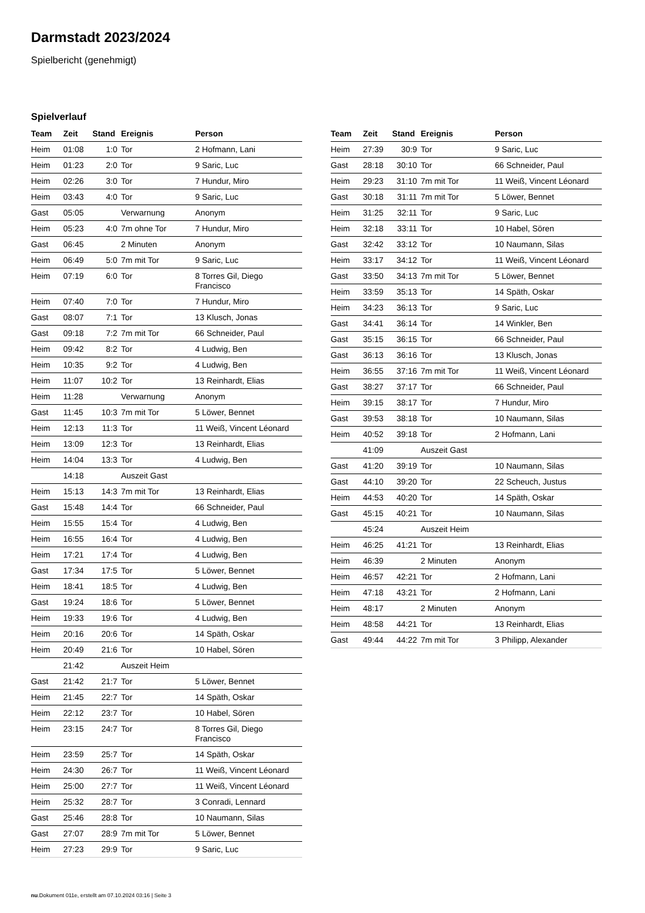Darmstadt 2023/2024
Spielbericht (genehmigt)
Spielverlauf
| Team | Zeit | Stand | Ereignis | Person |
| --- | --- | --- | --- | --- |
| Heim | 01:08 | 1:0 | Tor | 2 Hofmann, Lani |
| Heim | 01:23 | 2:0 | Tor | 9 Saric, Luc |
| Heim | 02:26 | 3:0 | Tor | 7 Hundur, Miro |
| Heim | 03:43 | 4:0 | Tor | 9 Saric, Luc |
| Gast | 05:05 | | Verwarnung | Anonym |
| Heim | 05:23 | 4:0 | 7m ohne Tor | 7 Hundur, Miro |
| Gast | 06:45 | | 2 Minuten | Anonym |
| Heim | 06:49 | 5:0 | 7m mit Tor | 9 Saric, Luc |
| Heim | 07:19 | 6:0 | Tor | 8 Torres Gil, Diego Francisco |
| Heim | 07:40 | 7:0 | Tor | 7 Hundur, Miro |
| Gast | 08:07 | 7:1 | Tor | 13 Klusch, Jonas |
| Gast | 09:18 | 7:2 | 7m mit Tor | 66 Schneider, Paul |
| Heim | 09:42 | 8:2 | Tor | 4 Ludwig, Ben |
| Heim | 10:35 | 9:2 | Tor | 4 Ludwig, Ben |
| Heim | 11:07 | 10:2 | Tor | 13 Reinhardt, Elias |
| Heim | 11:28 | | Verwarnung | Anonym |
| Gast | 11:45 | 10:3 | 7m mit Tor | 5 Löwer, Bennet |
| Heim | 12:13 | 11:3 | Tor | 11 Weiß, Vincent Léonard |
| Heim | 13:09 | 12:3 | Tor | 13 Reinhardt, Elias |
| Heim | 14:04 | 13:3 | Tor | 4 Ludwig, Ben |
| | 14:18 | | Auszeit Gast | |
| Heim | 15:13 | 14:3 | 7m mit Tor | 13 Reinhardt, Elias |
| Gast | 15:48 | 14:4 | Tor | 66 Schneider, Paul |
| Heim | 15:55 | 15:4 | Tor | 4 Ludwig, Ben |
| Heim | 16:55 | 16:4 | Tor | 4 Ludwig, Ben |
| Heim | 17:21 | 17:4 | Tor | 4 Ludwig, Ben |
| Gast | 17:34 | 17:5 | Tor | 5 Löwer, Bennet |
| Heim | 18:41 | 18:5 | Tor | 4 Ludwig, Ben |
| Gast | 19:24 | 18:6 | Tor | 5 Löwer, Bennet |
| Heim | 19:33 | 19:6 | Tor | 4 Ludwig, Ben |
| Heim | 20:16 | 20:6 | Tor | 14 Späth, Oskar |
| Heim | 20:49 | 21:6 | Tor | 10 Habel, Sören |
| | 21:42 | | Auszeit Heim | |
| Gast | 21:42 | 21:7 | Tor | 5 Löwer, Bennet |
| Heim | 21:45 | 22:7 | Tor | 14 Späth, Oskar |
| Heim | 22:12 | 23:7 | Tor | 10 Habel, Sören |
| Heim | 23:15 | 24:7 | Tor | 8 Torres Gil, Diego Francisco |
| Heim | 23:59 | 25:7 | Tor | 14 Späth, Oskar |
| Heim | 24:30 | 26:7 | Tor | 11 Weiß, Vincent Léonard |
| Heim | 25:00 | 27:7 | Tor | 11 Weiß, Vincent Léonard |
| Heim | 25:32 | 28:7 | Tor | 3 Conradi, Lennard |
| Gast | 25:46 | 28:8 | Tor | 10 Naumann, Silas |
| Gast | 27:07 | 28:9 | 7m mit Tor | 5 Löwer, Bennet |
| Heim | 27:23 | 29:9 | Tor | 9 Saric, Luc |
| Team | Zeit | Stand | Ereignis | Person |
| --- | --- | --- | --- | --- |
| Heim | 27:39 | 30:9 | Tor | 9 Saric, Luc |
| Gast | 28:18 | 30:10 | Tor | 66 Schneider, Paul |
| Heim | 29:23 | 31:10 | 7m mit Tor | 11 Weiß, Vincent Léonard |
| Gast | 30:18 | 31:11 | 7m mit Tor | 5 Löwer, Bennet |
| Heim | 31:25 | 32:11 | Tor | 9 Saric, Luc |
| Heim | 32:18 | 33:11 | Tor | 10 Habel, Sören |
| Gast | 32:42 | 33:12 | Tor | 10 Naumann, Silas |
| Heim | 33:17 | 34:12 | Tor | 11 Weiß, Vincent Léonard |
| Gast | 33:50 | 34:13 | 7m mit Tor | 5 Löwer, Bennet |
| Heim | 33:59 | 35:13 | Tor | 14 Späth, Oskar |
| Heim | 34:23 | 36:13 | Tor | 9 Saric, Luc |
| Gast | 34:41 | 36:14 | Tor | 14 Winkler, Ben |
| Gast | 35:15 | 36:15 | Tor | 66 Schneider, Paul |
| Gast | 36:13 | 36:16 | Tor | 13 Klusch, Jonas |
| Heim | 36:55 | 37:16 | 7m mit Tor | 11 Weiß, Vincent Léonard |
| Gast | 38:27 | 37:17 | Tor | 66 Schneider, Paul |
| Heim | 39:15 | 38:17 | Tor | 7 Hundur, Miro |
| Gast | 39:53 | 38:18 | Tor | 10 Naumann, Silas |
| Heim | 40:52 | 39:18 | Tor | 2 Hofmann, Lani |
| | 41:09 | | Auszeit Gast | |
| Gast | 41:20 | 39:19 | Tor | 10 Naumann, Silas |
| Gast | 44:10 | 39:20 | Tor | 22 Scheuch, Justus |
| Heim | 44:53 | 40:20 | Tor | 14 Späth, Oskar |
| Gast | 45:15 | 40:21 | Tor | 10 Naumann, Silas |
| | 45:24 | | Auszeit Heim | |
| Heim | 46:25 | 41:21 | Tor | 13 Reinhardt, Elias |
| Heim | 46:39 | | 2 Minuten | Anonym |
| Heim | 46:57 | 42:21 | Tor | 2 Hofmann, Lani |
| Heim | 47:18 | 43:21 | Tor | 2 Hofmann, Lani |
| Heim | 48:17 | | 2 Minuten | Anonym |
| Heim | 48:58 | 44:21 | Tor | 13 Reinhardt, Elias |
| Gast | 49:44 | 44:22 | 7m mit Tor | 3 Philipp, Alexander |
nu.Dokument 011e, erstellt am 07.10.2024 03:16 | Seite 3